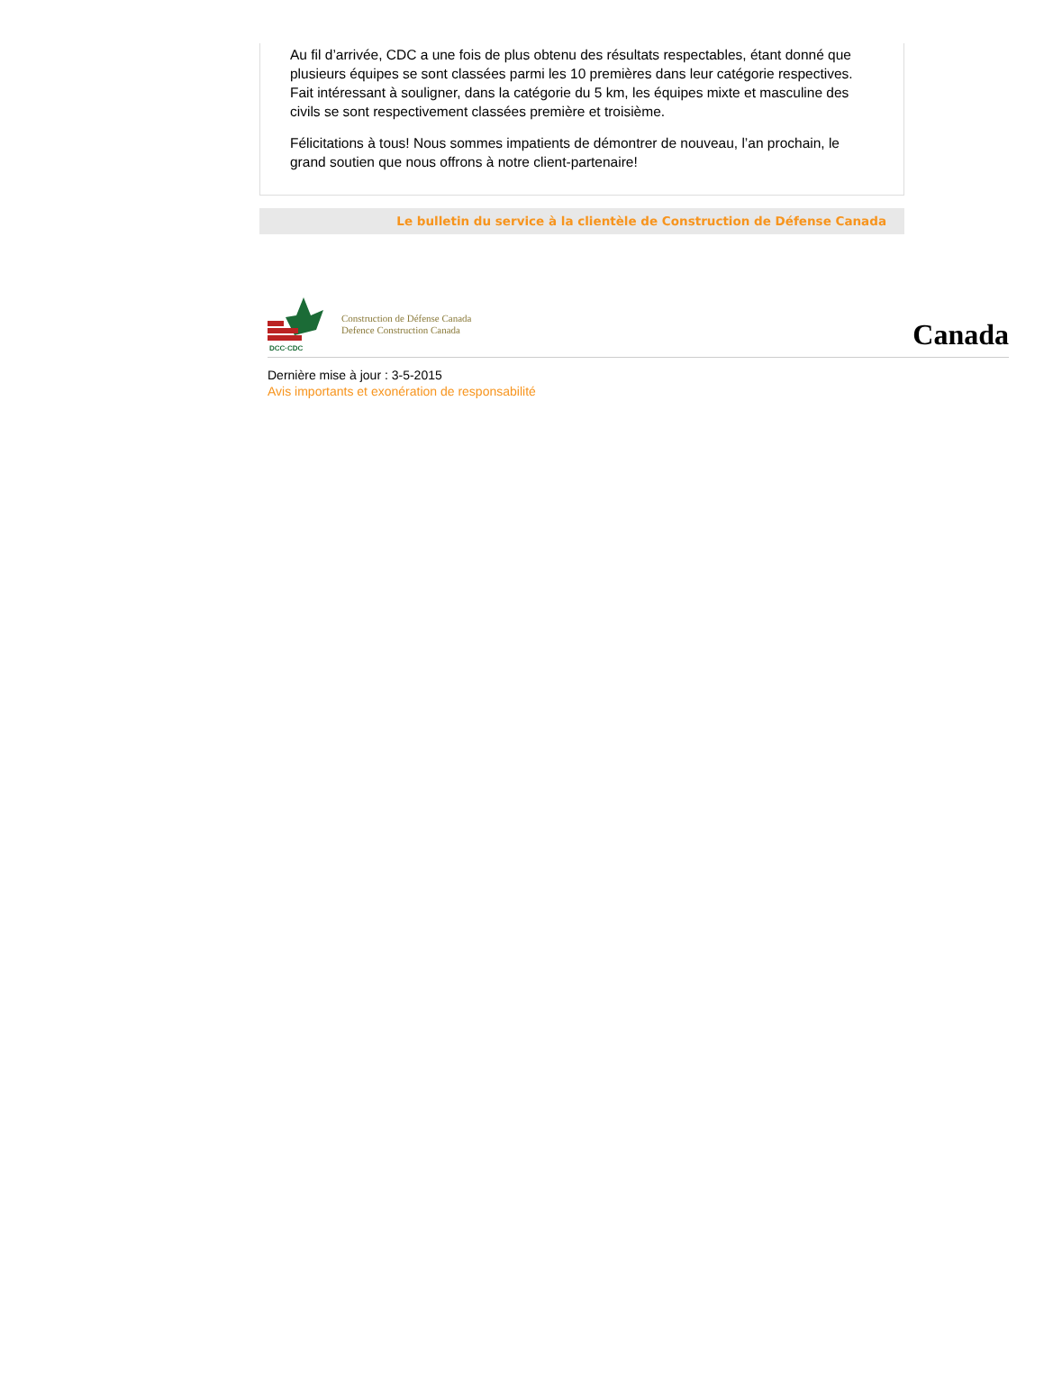Au fil d’arrivée, CDC a une fois de plus obtenu des résultats respectables, étant donné que plusieurs équipes se sont classées parmi les 10 premières dans leur catégorie respectives. Fait intéressant à souligner, dans la catégorie du 5 km, les équipes mixte et masculine des civils se sont respectivement classées première et troisième.
Félicitations à tous! Nous sommes impatients de démontrer de nouveau, l’an prochain, le grand soutien que nous offrons à notre client-partenaire!
Le bulletin du service à la clientèle de Construction de Défense Canada
DCC·CDC
Construction de Défense Canada
Defence Construction Canada
Canada
Dernière mise à jour : 3-5-2015
Avis importants et exonération de responsabilité